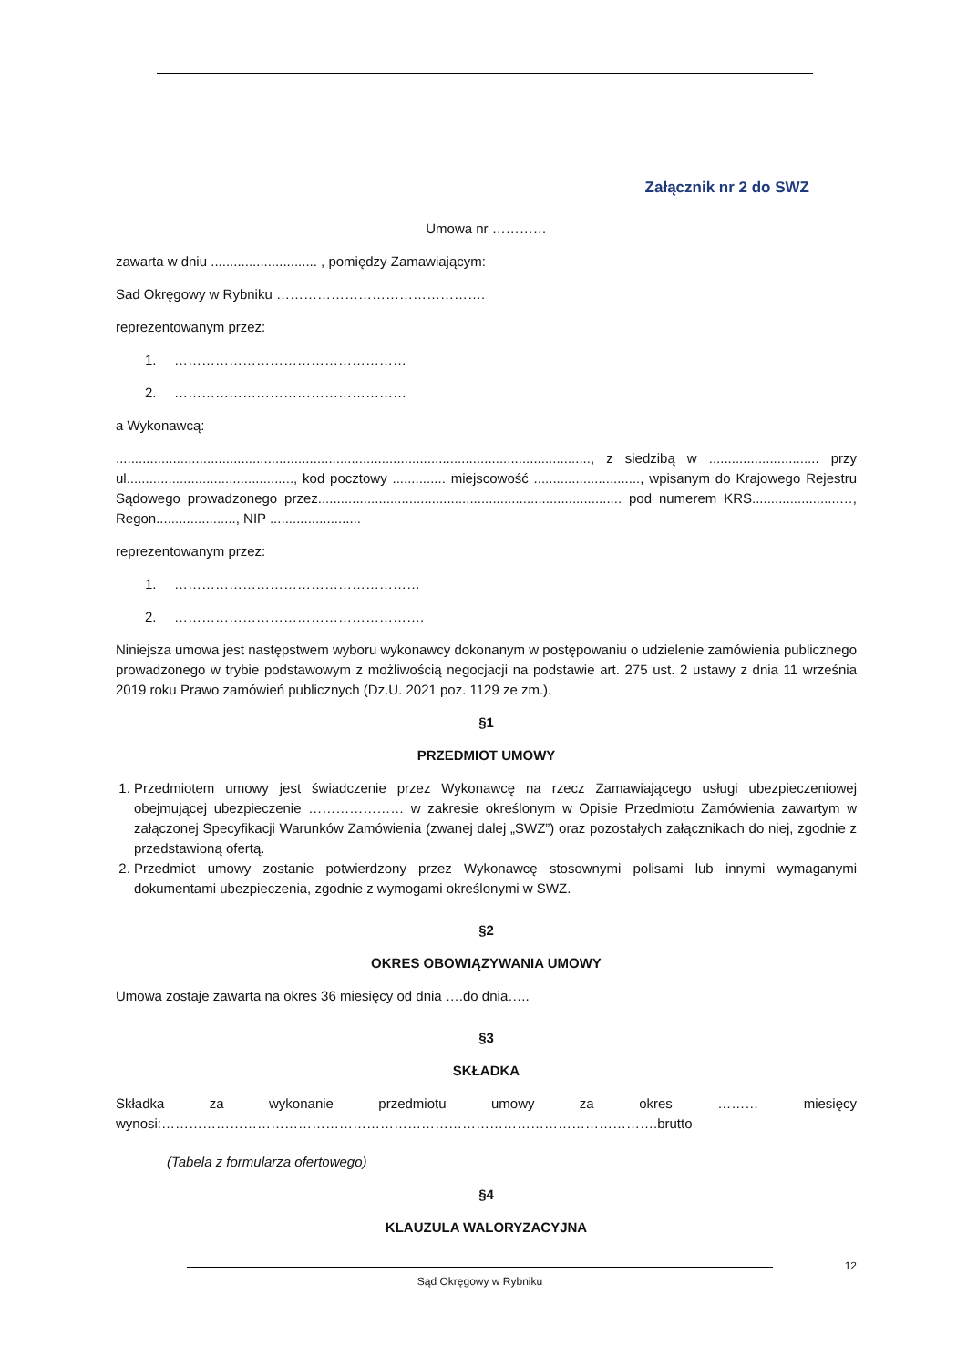Załącznik nr 2 do SWZ
Umowa nr …………
zawarta w dniu ............................ , pomiędzy Zamawiającym:
Sad Okręgowy w Rybniku ……………………………………….
reprezentowanym przez:
1. ……………………………………………
2. ……………………………………………
a Wykonawcą:
............................................................................................................................., z siedzibą w ............................. przy ul............................................, kod pocztowy .............. miejscowość ............................, wpisanym do Krajowego Rejestru Sądowego prowadzonego przez................................................................................ pod numerem KRS.......................…, Regon....................., NIP ........................
reprezentowanym przez:
1. ………………………………………………
2. ……………………………………………….
Niniejsza umowa jest następstwem wyboru wykonawcy dokonanym w postępowaniu o udzielenie zamówienia publicznego prowadzonego w trybie podstawowym z możliwością negocjacji na podstawie art. 275 ust. 2 ustawy z dnia 11 września 2019 roku Prawo zamówień publicznych (Dz.U. 2021 poz. 1129 ze zm.).
§1
PRZEDMIOT UMOWY
1. Przedmiotem umowy jest świadczenie przez Wykonawcę na rzecz Zamawiającego usługi ubezpieczeniowej obejmującej ubezpieczenie ………………… w zakresie określonym w Opisie Przedmiotu Zamówienia zawartym w załączonej Specyfikacji Warunków Zamówienia (zwanej dalej „SWZ”) oraz pozostałych załącznikach do niej, zgodnie z przedstawioną ofertą.
2. Przedmiot umowy zostanie potwierdzony przez Wykonawcę stosownymi polisami lub innymi wymaganymi dokumentami ubezpieczenia, zgodnie z wymogami określonymi w SWZ.
§2
OKRES OBOWIĄZYWANIA UMOWY
Umowa zostaje zawarta na okres 36 miesięcy od dnia ….do dnia…..
§3
SKŁADKA
Składka za wykonanie przedmiotu umowy za okres ……… miesięcy wynosi:……………………………………………………………………………………………….brutto
(Tabela z formularza ofertowego)
§4
KLAUZULA WALORYZACYJNA
12
Sąd Okręgowy w Rybniku